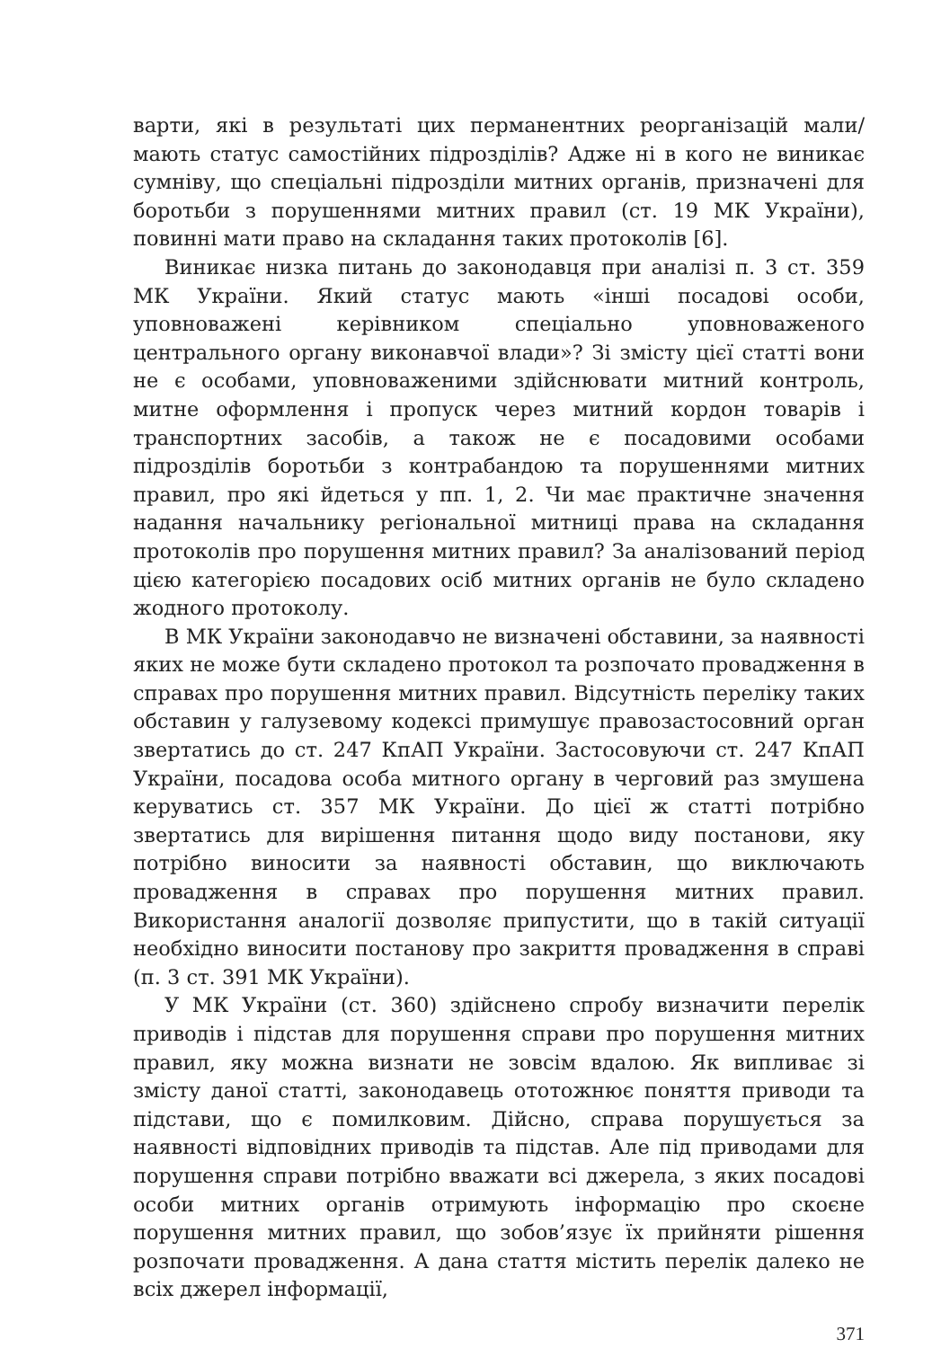варти, які в результаті цих перманентних реорганізацій мали/мають статус самостійних підрозділів? Адже ні в кого не виникає сумніву, що спеціальні підрозділи митних органів, призначені для боротьби з порушеннями митних правил (ст. 19 МК України), повинні мати право на складання таких протоколів [6].
Виникає низка питань до законодавця при аналізі п. 3 ст. 359 МК України. Який статус мають «інші посадові особи, уповноважені керівником спеціально уповноваженого центрального органу виконавчої влади»? Зі змісту цієї статті вони не є особами, уповноваженими здійснювати митний контроль, митне оформлення і пропуск через митний кордон товарів і транспортних засобів, а також не є посадовими особами підрозділів боротьби з контрабандою та порушеннями митних правил, про які йдеться у пп. 1, 2. Чи має практичне значення надання начальнику регіональної митниці права на складання протоколів про порушення митних правил? За аналізований період цією категорією посадових осіб митних органів не було складено жодного протоколу.
В МК України законодавчо не визначені обставини, за наявності яких не може бути складено протокол та розпочато провадження в справах про порушення митних правил. Відсутність переліку таких обставин у галузевому кодексі примушує правозастосовний орган звертатись до ст. 247 КпАП України. Застосовуючи ст. 247 КпАП України, посадова особа митного органу в черговий раз змушена керуватись ст. 357 МК України. До цієї ж статті потрібно звертатись для вирішення питання щодо виду постанови, яку потрібно виносити за наявності обставин, що виключають провадження в справах про порушення митних правил. Використання аналогії дозволяє припустити, що в такій ситуації необхідно виносити постанову про закриття провадження в справі (п. 3 ст. 391 МК України).
У МК України (ст. 360) здійснено спробу визначити перелік приводів і підстав для порушення справи про порушення митних правил, яку можна визнати не зовсім вдалою. Як випливає зі змісту даної статті, законодавець ототожнює поняття приводи та підстави, що є помилковим. Дійсно, справа порушується за наявності відповідних приводів та підстав. Але під приводами для порушення справи потрібно вважати всі джерела, з яких посадові особи митних органів отримують інформацію про скоєне порушення митних правил, що зобов’язує їх прийняти рішення розпочати провадження. А дана стаття містить перелік далеко не всіх джерел інформації,
371